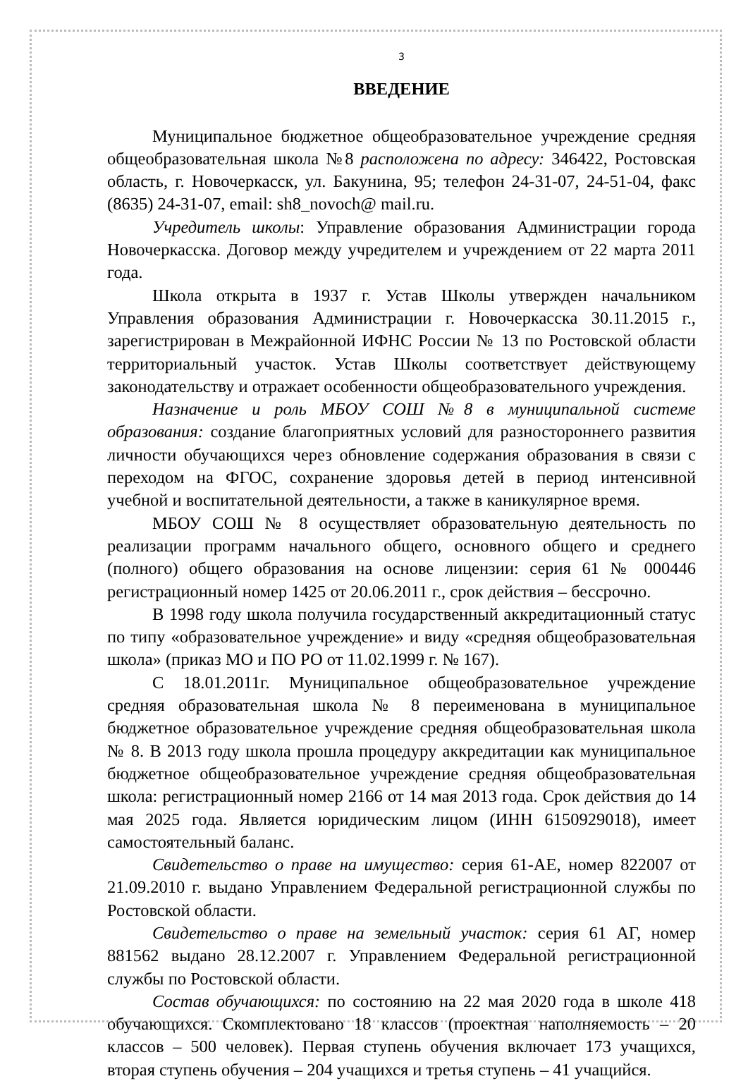3
ВВЕДЕНИЕ
Муниципальное бюджетное общеобразовательное учреждение средняя общеобразовательная школа №8 расположена по адресу: 346422, Ростовская область, г. Новочеркасск, ул. Бакунина, 95; телефон 24-31-07, 24-51-04, факс (8635) 24-31-07, email: sh8_novoch@ mail.ru.
Учредитель школы: Управление образования Администрации города Новочеркасска. Договор между учредителем и учреждением от 22 марта 2011 года.
Школа открыта в 1937 г. Устав Школы утвержден начальником Управления образования Администрации г. Новочеркасска 30.11.2015 г., зарегистрирован в Межрайонной ИФНС России № 13 по Ростовской области территориальный участок. Устав Школы соответствует действующему законодательству и отражает особенности общеобразовательного учреждения.
Назначение и роль МБОУ СОШ №8 в муниципальной системе образования: создание благоприятных условий для разностороннего развития личности обучающихся через обновление содержания образования в связи с переходом на ФГОС, сохранение здоровья детей в период интенсивной учебной и воспитательной деятельности, а также в каникулярное время.
МБОУ СОШ № 8 осуществляет образовательную деятельность по реализации программ начального общего, основного общего и среднего (полного) общего образования на основе лицензии: серия 61 № 000446 регистрационный номер 1425 от 20.06.2011 г., срок действия – бессрочно.
В 1998 году школа получила государственный аккредитационный статус по типу «образовательное учреждение» и виду «средняя общеобразовательная школа» (приказ МО и ПО РО от 11.02.1999 г. № 167).
С 18.01.2011г. Муниципальное общеобразовательное учреждение средняя образовательная школа № 8 переименована в муниципальное бюджетное образовательное учреждение средняя общеобразовательная школа № 8. В 2013 году школа прошла процедуру аккредитации как муниципальное бюджетное общеобразовательное учреждение средняя общеобразовательная школа: регистрационный номер 2166 от 14 мая 2013 года. Срок действия до 14 мая 2025 года. Является юридическим лицом (ИНН 6150929018), имеет самостоятельный баланс.
Свидетельство о праве на имущество: серия 61-АЕ, номер 822007 от 21.09.2010 г. выдано Управлением Федеральной регистрационной службы по Ростовской области.
Свидетельство о праве на земельный участок: серия 61 АГ, номер 881562 выдано 28.12.2007 г. Управлением Федеральной регистрационной службы по Ростовской области.
Состав обучающихся: по состоянию на 22 мая 2020 года в школе 418 обучающихся. Скомплектовано 18 классов (проектная наполняемость – 20 классов – 500 человек). Первая ступень обучения включает 173 учащихся, вторая ступень обучения – 204 учащихся и третья ступень – 41 учащийся.